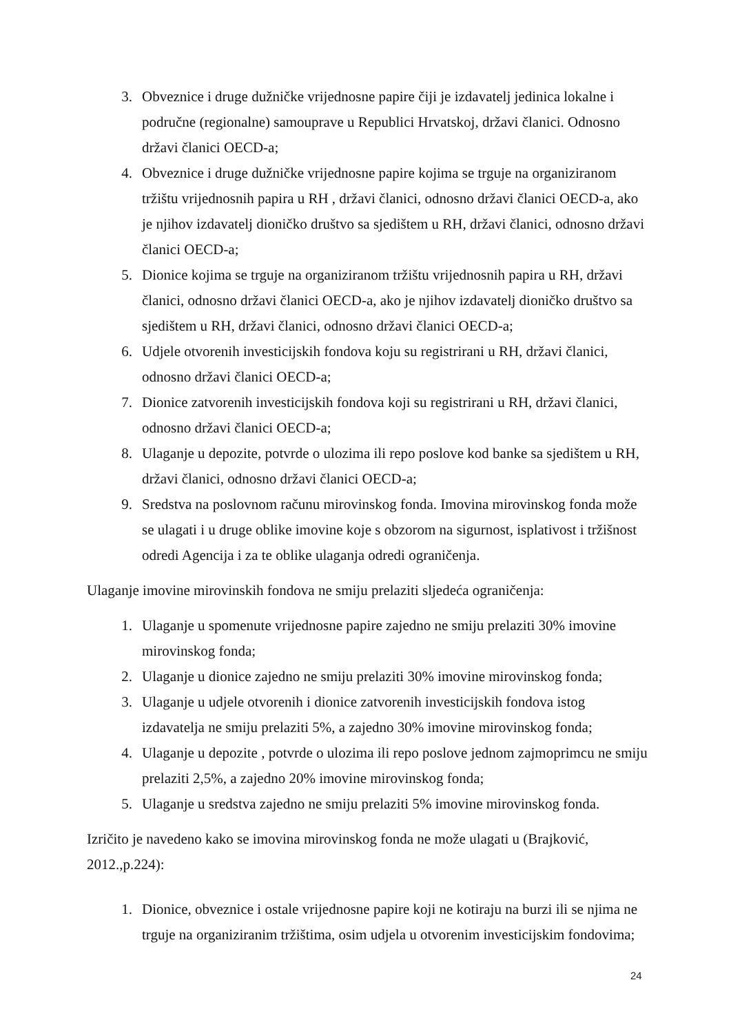3. Obveznice i druge dužničke vrijednosne papire čiji je izdavatelj jedinica lokalne i područne (regionalne) samouprave u Republici Hrvatskoj, državi članici. Odnosno državi članici OECD-a;
4. Obveznice i druge dužničke vrijednosne papire kojima se trguje na organiziranom tržištu vrijednosnih papira u RH , državi članici, odnosno državi članici OECD-a, ako je njihov izdavatelj dioničko društvo sa sjedištem u RH, državi članici, odnosno državi članici OECD-a;
5. Dionice kojima se trguje na organiziranom tržištu vrijednosnih papira u RH, državi članici, odnosno državi članici OECD-a, ako je njihov izdavatelj dioničko društvo sa sjedištem u RH, državi članici, odnosno državi članici OECD-a;
6. Udjele otvorenih investicijskih fondova koju su registrirani u RH, državi članici, odnosno državi članici OECD-a;
7. Dionice zatvorenih investicijskih fondova koji su registrirani u RH, državi članici, odnosno državi članici OECD-a;
8. Ulaganje u depozite, potvrde o ulozima ili repo poslove kod banke sa sjedištem u RH, državi članici, odnosno državi članici OECD-a;
9. Sredstva na poslovnom računu mirovinskog fonda. Imovina mirovinskog fonda može se ulagati i u druge oblike imovine koje s obzorom na sigurnost, isplativost i tržišnost odredi Agencija i za te oblike ulaganja odredi ograničenja.
Ulaganje imovine mirovinskih fondova ne smiju prelaziti sljedeća ograničenja:
1. Ulaganje u spomenute vrijednosne papire zajedno ne smiju prelaziti 30% imovine mirovinskog fonda;
2. Ulaganje u dionice zajedno ne smiju prelaziti 30% imovine mirovinskog fonda;
3. Ulaganje u udjele otvorenih i dionice zatvorenih investicijskih fondova istog izdavatelja ne smiju prelaziti 5%, a zajedno 30% imovine mirovinskog fonda;
4. Ulaganje u depozite , potvrde o ulozima ili repo poslove jednom zajmoprimcu ne smiju prelaziti 2,5%, a zajedno 20% imovine mirovinskog fonda;
5. Ulaganje u sredstva zajedno ne smiju prelaziti 5% imovine mirovinskog fonda.
Izričito je navedeno kako se imovina mirovinskog fonda ne može ulagati u (Brajković, 2012.,p.224):
1. Dionice, obveznice i ostale vrijednosne papire koji ne kotiraju na burzi ili se njima ne trguje na organiziranim tržištima, osim udjela u otvorenim investicijskim fondovima;
24